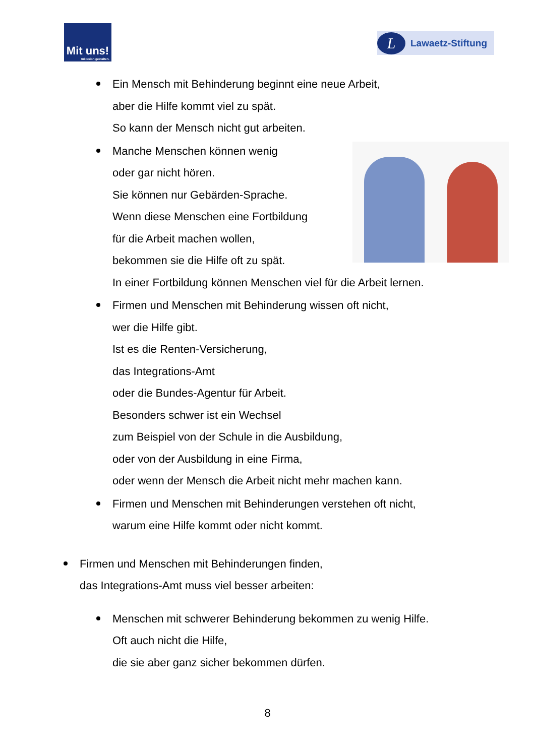Mit uns!
Inklusion gestalten.
L
Lawaetz-Stiftung
Ein Mensch mit Behinderung beginnt eine neue Arbeit,
aber die Hilfe kommt viel zu spät.
So kann der Mensch nicht gut arbeiten.
Manche Menschen können wenig
oder gar nicht hören.
Sie können nur Gebärden-Sprache.
Wenn diese Menschen eine Fortbildung
für die Arbeit machen wollen,
bekommen sie die Hilfe oft zu spät.
In einer Fortbildung können Menschen viel für die Arbeit lernen.
Firmen und Menschen mit Behinderung wissen oft nicht,
wer die Hilfe gibt.
Ist es die Renten-Versicherung,
das Integrations-Amt
oder die Bundes-Agentur für Arbeit.
Besonders schwer ist ein Wechsel
zum Beispiel von der Schule in die Ausbildung,
oder von der Ausbildung in eine Firma,
oder wenn der Mensch die Arbeit nicht mehr machen kann.
Firmen und Menschen mit Behinderungen verstehen oft nicht,
warum eine Hilfe kommt oder nicht kommt.
Firmen und Menschen mit Behinderungen finden,
das Integrations-Amt muss viel besser arbeiten:
Menschen mit schwerer Behinderung bekommen zu wenig Hilfe.
Oft auch nicht die Hilfe,
die sie aber ganz sicher bekommen dürfen.
8